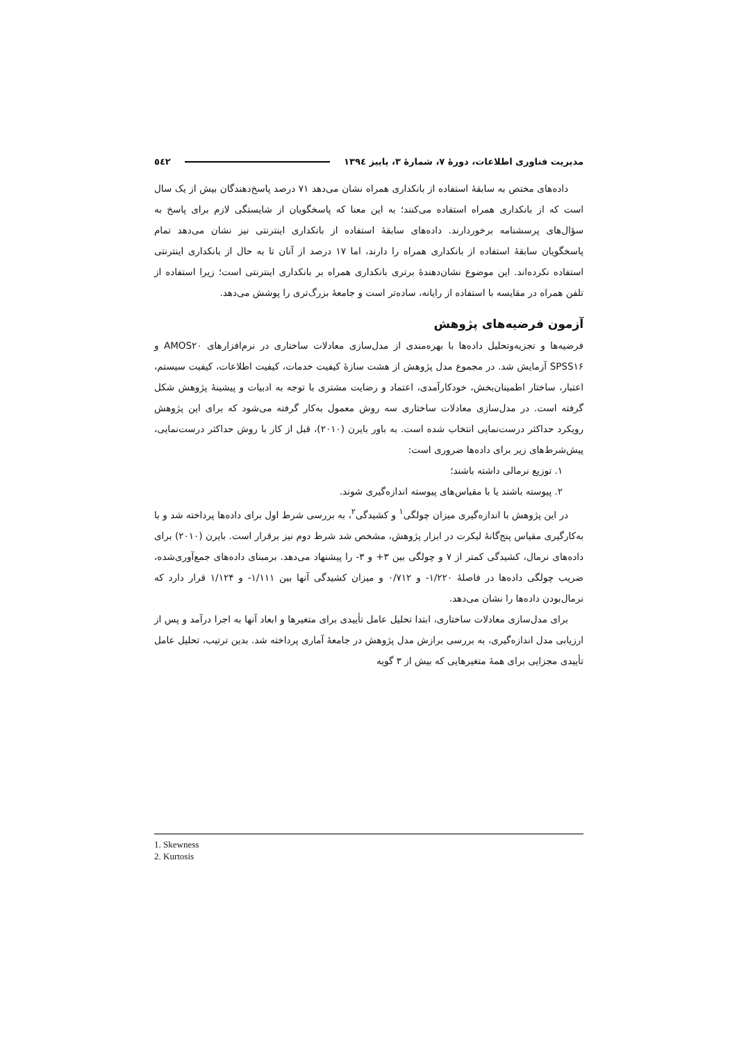مدیریت فناوری اطلاعات، دورهٔ ۷، شمارهٔ ۳، پاییز ۱۳۹٤ ٥٤٢
داده‌های مختص به سابقهٔ استفاده از بانکداری همراه نشان می‌دهد ۷۱ درصد پاسخ‌دهندگان بیش از یک سال است که از بانکداری همراه استفاده می‌کنند؛ به این معنا که پاسخگویان از شایستگی لازم برای پاسخ به سؤال‌های پرسشنامه برخوردارند. داده‌های سابقهٔ استفاده از بانکداری اینترنتی نیز نشان می‌دهد تمام پاسخگویان سابقهٔ استفاده از بانکداری همراه را دارند، اما ۱۷ درصد از آنان تا به حال از بانکداری اینترنتی استفاده نکرده‌اند. این موضوع نشان‌دهندهٔ برتری بانکداری همراه بر بانکداری اینترنتی است؛ زیرا استفاده از تلفن همراه در مقایسه با استفاده از رایانه، ساده‌تر است و جامعهٔ بزرگ‌تری را پوشش می‌دهد.
آزمون فرضیه‌های پژوهش
فرضیه‌ها و تجزیه‌وتحلیل داده‌ها با بهره‌مندی از مدل‌سازی معادلات ساختاری در نرم‌افزارهای AMOS۲۰ و SPSS۱۶ آزمایش شد. در مجموع مدل پژوهش از هشت سازهٔ کیفیت خدمات، کیفیت اطلاعات، کیفیت سیستم، اعتبار، ساختار اطمینان‌بخش، خودکارآمدی، اعتماد و رضایت مشتری با توجه به ادبیات و پیشینهٔ پژوهش شکل گرفته است. در مدل‌سازی معادلات ساختاری سه روش معمول به‌کار گرفته می‌شود که برای این پژوهش رویکرد حداکثر درست‌نمایی انتخاب شده است. به باور بایرن (۲۰۱۰)، قبل از کار با روش حداکثر درست‌نمایی، پیش‌شرط‌های زیر برای داده‌ها ضروری است:
۱. توزیع نرمالی داشته باشند؛
۲. پیوسته باشند یا با مقیاس‌های پیوسته اندازه‌گیری شوند.
در این پژوهش با اندازه‌گیری میزان چولگی<sup>۱</sup> و کشیدگی<sup>۲</sup>، به بررسی شرط اول برای داده‌ها پرداخته شد و با به‌کارگیری مقیاس پنج‌گانهٔ لیکرت در ابزار پژوهش، مشخص شد شرط دوم نیز برقرار است. بایرن (۲۰۱۰) برای داده‌های نرمال، کشیدگی کمتر از ۷ و چولگی بین ۳+ و ۳- را پیشنهاد می‌دهد. برمبنای داده‌های جمع‌آوری‌شده، ضریب چولگی داده‌ها در فاصلهٔ ۱/۲۲۰- و ۰/۷۱۲ و میزان کشیدگی آنها بین ۱/۱۱۱- و ۱/۱۲۴ قرار دارد که نرمال‌بودن داده‌ها را نشان می‌دهد.
برای مدل‌سازی معادلات ساختاری، ابتدا تحلیل عامل تأییدی برای متغیرها و ابعاد آنها به اجرا درآمد و پس از ارزیابی مدل اندازه‌گیری، به بررسی برازش مدل پژوهش در جامعهٔ آماری پرداخته شد. بدین ترتیب، تحلیل عامل تأییدی مجزایی برای همهٔ متغیرهایی که بیش از ۳ گویه
1. Skewness
2. Kurtosis